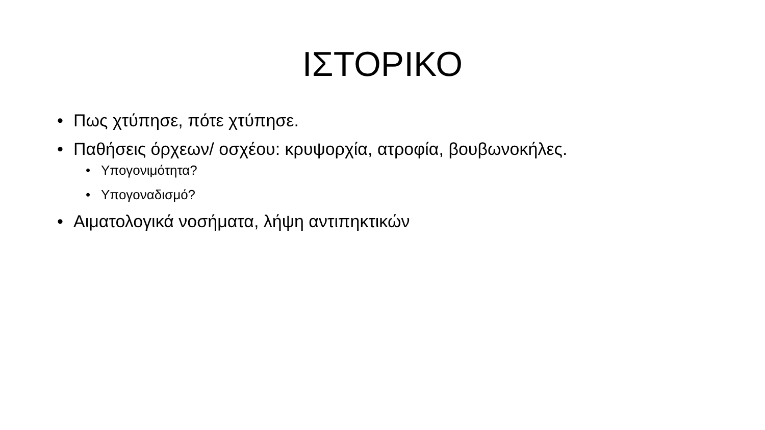ΙΣΤΟΡΙΚΟ
• Πως χτύπησε, πότε χτύπησε.
• Παθήσεις όρχεων/ οσχέου: κρυψορχία, ατροφία, βουβωνοκήλες.
• Υπογονιμότητα?
• Υπογοναδισμό?
• Αιματολογικά νοσήματα, λήψη αντιπηκτικών